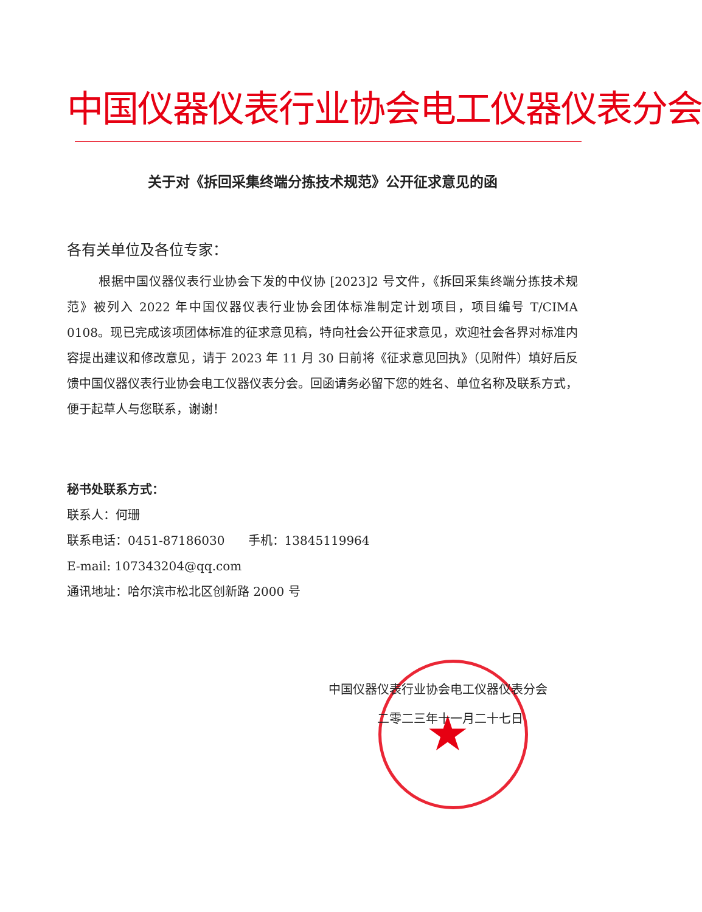中国仪器仪表行业协会电工仪器仪表分会
关于对《拆回采集终端分拣技术规范》公开征求意见的函
各有关单位及各位专家：
根据中国仪器仪表行业协会下发的中仪协 [2023]2 号文件，《拆回采集终端分拣技术规范》被列入 2022 年中国仪器仪表行业协会团体标准制定计划项目，项目编号 T/CIMA 0108。现已完成该项团体标准的征求意见稿，特向社会公开征求意见，欢迎社会各界对标准内容提出建议和修改意见，请于 2023 年 11 月 30 日前将《征求意见回执》（见附件）填好后反馈中国仪器仪表行业协会电工仪器仪表分会。回函请务必留下您的姓名、单位名称及联系方式，便于起草人与您联系，谢谢！
秘书处联系方式：
联系人：何珊
联系电话：0451-87186030 手机：13845119964
E-mail: 107343204@qq.com
通讯地址：哈尔滨市松北区创新路 2000 号
★
中国仪器仪表行业协会电工仪器仪表分会
二零二三年十一月二十七日